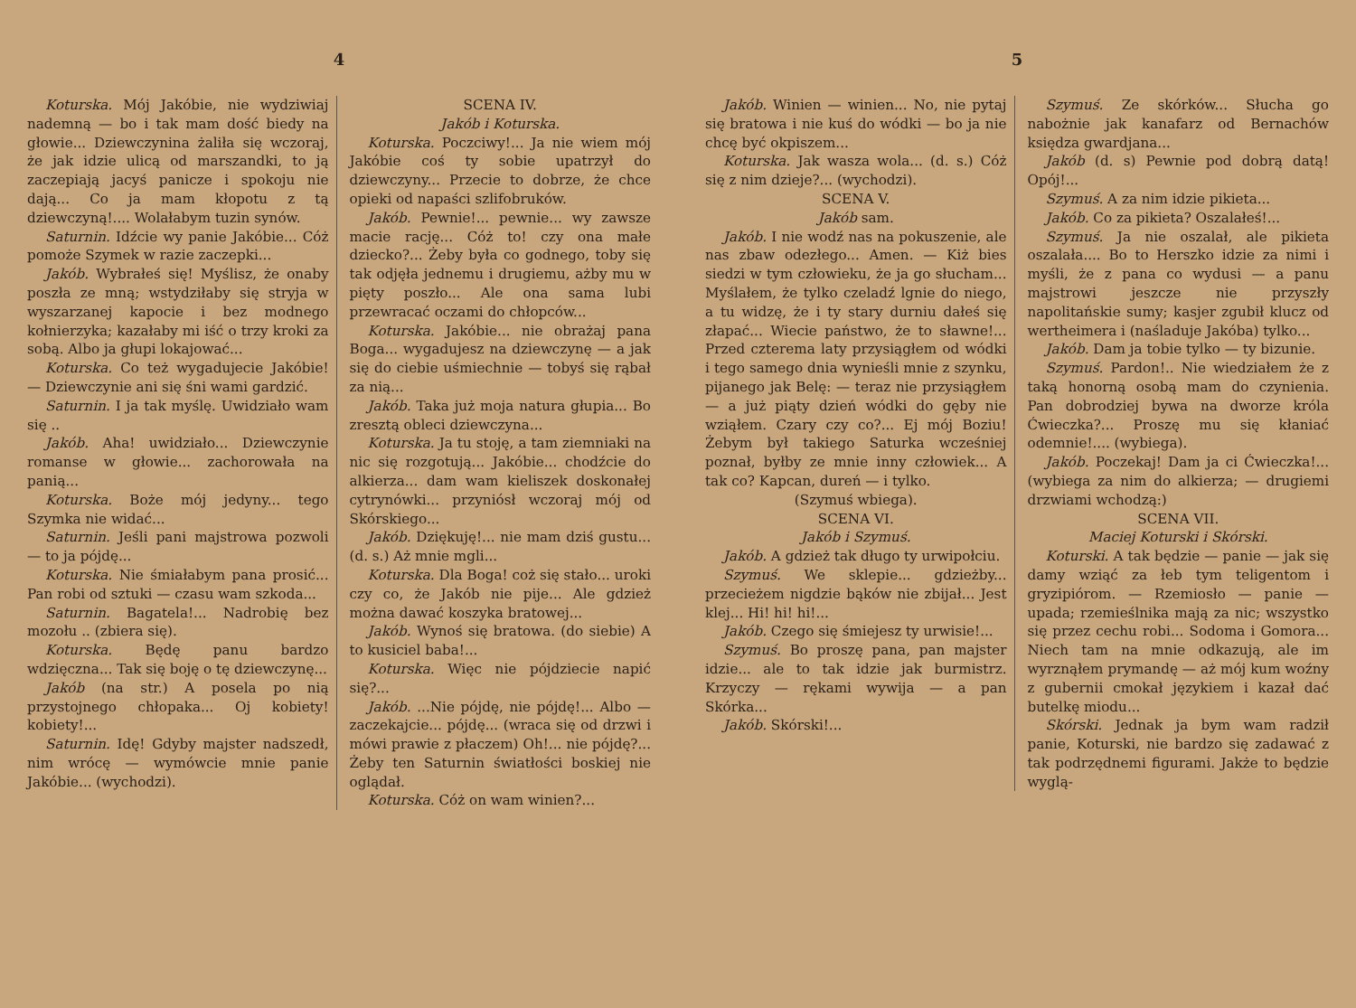4
Koturska. Mój Jakóbie, nie wydziwiaj nademną — bo i tak mam dość biedy na głowie... Dziewczynina żaliła się wczoraj, że jak idzie ulicą od marszandki, to ją zaczepiają jacyś panicze i spokoju nie dają... Co ja mam kłopotu z tą dziewczyną!.... Wolałabym tuzin synów.
Saturnin. Idźcie wy panie Jakóbie... Cóż pomoże Szymek w razie zaczepki...
Jakób. Wybrałeś się! Myślisz, że onaby poszła ze mną; wstydziłaby się stryja w wyszarzanej kapocie i bez modnego kołnierzyka; kazałaby mi iść o trzy kroki za sobą. Albo ja głupi lokajować...
Koturska. Co też wygadujecie Jakóbie! — Dziewczynie ani się śni wami gardzić.
Saturnin. I ja tak myślę. Uwidziało wam się ..
Jakób. Aha! uwidziało... Dziewczynie romanse w głowie... zachorowała na panią...
Koturska. Boże mój jedyny... tego Szymka nie widać...
Saturnin. Jeśli pani majstrowa pozwoli — to ja pójdę...
Koturska. Nie śmiałabym pana prosić... Pan robi od sztuki — czasu wam szkoda...
Saturnin. Bagatela!... Nadrobię bez mozołu .. (zbiera się).
Koturska. Będę panu bardzo wdzięczna... Tak się boję o tę dziewczynę...
Jakób (na str.) A posela po nią przystojnego chłopaka... Oj kobiety! kobiety!...
Saturnin. Idę! Gdyby majster nadszedł, nim wrócę — wymówcie mnie panie Jakóbie... (wychodzi).
SCENA IV.
Jakób i Koturska.
Koturska. Poczciwy!... Ja nie wiem mój Jakóbie coś ty sobie upatrzył do dziewczyny... Przecie to dobrze, że chce opieki od napaści szlifobruków.
Jakób. Pewnie!... pewnie... wy zawsze macie rację... Cóż to! czy ona małe dziecko?... Żeby była co godnego, toby się tak odjęła jednemu i drugiemu, ażby mu w pięty poszło... Ale ona sama lubi przewracać oczami do chłopców...
Koturska. Jakóbie... nie obrażaj pana Boga... wygadujesz na dziewczynę — a jak się do ciebie uśmiechnie — tobyś się rąbał za nią...
Jakób. Taka już moja natura głupia... Bo zresztą obleci dziewczyna...
Koturska. Ja tu stoję, a tam ziemniaki na nic się rozgotują... Jakóbie... chodźcie do alkierza... dam wam kieliszek doskonałej cytrynówki... przyniósł wczoraj mój od Skórskiego...
Jakób. Dziękuję!... nie mam dziś gustu... (d. s.) Aż mnie mgli...
Koturska. Dla Boga! coż się stało... uroki czy co, że Jakób nie pije... Ale gdzież można dawać koszyka bratowej...
Jakób. Wynoś się bratowa. (do siebie) A to kusiciel baba!...
Koturska. Więc nie pójdziecie napić się?...
Jakób. ...Nie pójdę, nie pójdę!... Albo — zaczekajcie... pójdę... (wraca się od drzwi i mówi prawie z płaczem) Oh!... nie pójdę?... Żeby ten Saturnin światłości boskiej nie oglądał.
Koturska. Cóż on wam winien?...
5
Jakób. Winien — winien... No, nie pytaj się bratowa i nie kuś do wódki — bo ja nie chcę być okpiszem...
Koturska. Jak wasza wola... (d. s.) Cóż się z nim dzieje?... (wychodzi).
SCENA V.
Jakób sam.
Jakób. I nie wodź nas na pokuszenie, ale nas zbaw odezłego... Amen. — Kiż bies siedzi w tym człowieku, że ja go słucham... Myślałem, że tylko czeladź lgnie do niego, a tu widzę, że i ty stary durniu dałeś się złapać... Wiecie państwo, że to sławne!... Przed czterema laty przysiągłem od wódki i tego samego dnia wynieśli mnie z szynku, pijanego jak Belę: — teraz nie przysiągłem — a już piąty dzień wódki do gęby nie wziąłem. Czary czy co?... Ej mój Boziu! Żebym był takiego Saturka wcześniej poznał, byłby ze mnie inny człowiek... A tak co? Kapcan, dureń — i tylko.
(Szymuś wbiega).
SCENA VI.
Jakób i Szymuś.
Jakób. A gdzież tak długo ty urwipołciu.
Szymuś. We sklepie... gdzieżby... przecieżem nigdzie bąków nie zbijał... Jest klej... Hi! hi! hi!...
Jakób. Czego się śmiejesz ty urwisie!...
Szymuś. Bo proszę pana, pan majster idzie... ale to tak idzie jak burmistrz. Krzyczy — rękami wywija — a pan Skórka...
Jakób. Skórski!...
Szymuś. Ze skórków... Słucha go nabożnie jak kanafarz od Bernachów księdza gwardjana...
Jakób (d. s) Pewnie pod dobrą datą! Opój!...
Szymuś. A za nim idzie pikieta...
Jakób. Co za pikieta? Oszalałeś!...
Szymuś. Ja nie oszalał, ale pikieta oszalała.... Bo to Herszko idzie za nimi i myśli, że z pana co wydusi — a panu majstrowi jeszcze nie przyszły napolitańskie sumy; kasjer zgubił klucz od wertheimera i (naśladuje Jakóba) tylko...
Jakób. Dam ja tobie tylko — ty bizunie.
Szymuś. Pardon!.. Nie wiedziałem że z taką honorną osobą mam do czynienia. Pan dobrodziej bywa na dworze króla Ćwieczka?... Proszę mu się kłaniać odemnie!.... (wybiega).
Jakób. Poczekaj! Dam ja ci Ćwieczka!... (wybiega za nim do alkierza; — drugiemi drzwiami wchodzą:)
SCENA VII.
Maciej Koturski i Skórski.
Koturski. A tak będzie — panie — jak się damy wziąć za łeb tym teligentom i gryzipiórom. — Rzemiosło — panie — upada; rzemieślnika mają za nic; wszystko się przez cechu robi... Sodoma i Gomora... Niech tam na mnie odkazują, ale im wyrznąłem prymandę — aż mój kum woźny z gubernii cmokał językiem i kazał dać butelkę miodu...
Skórski. Jednak ja bym wam radził panie, Koturski, nie bardzo się zadawać z tak podrzędnemi figurami. Jakże to będzie wyglą-